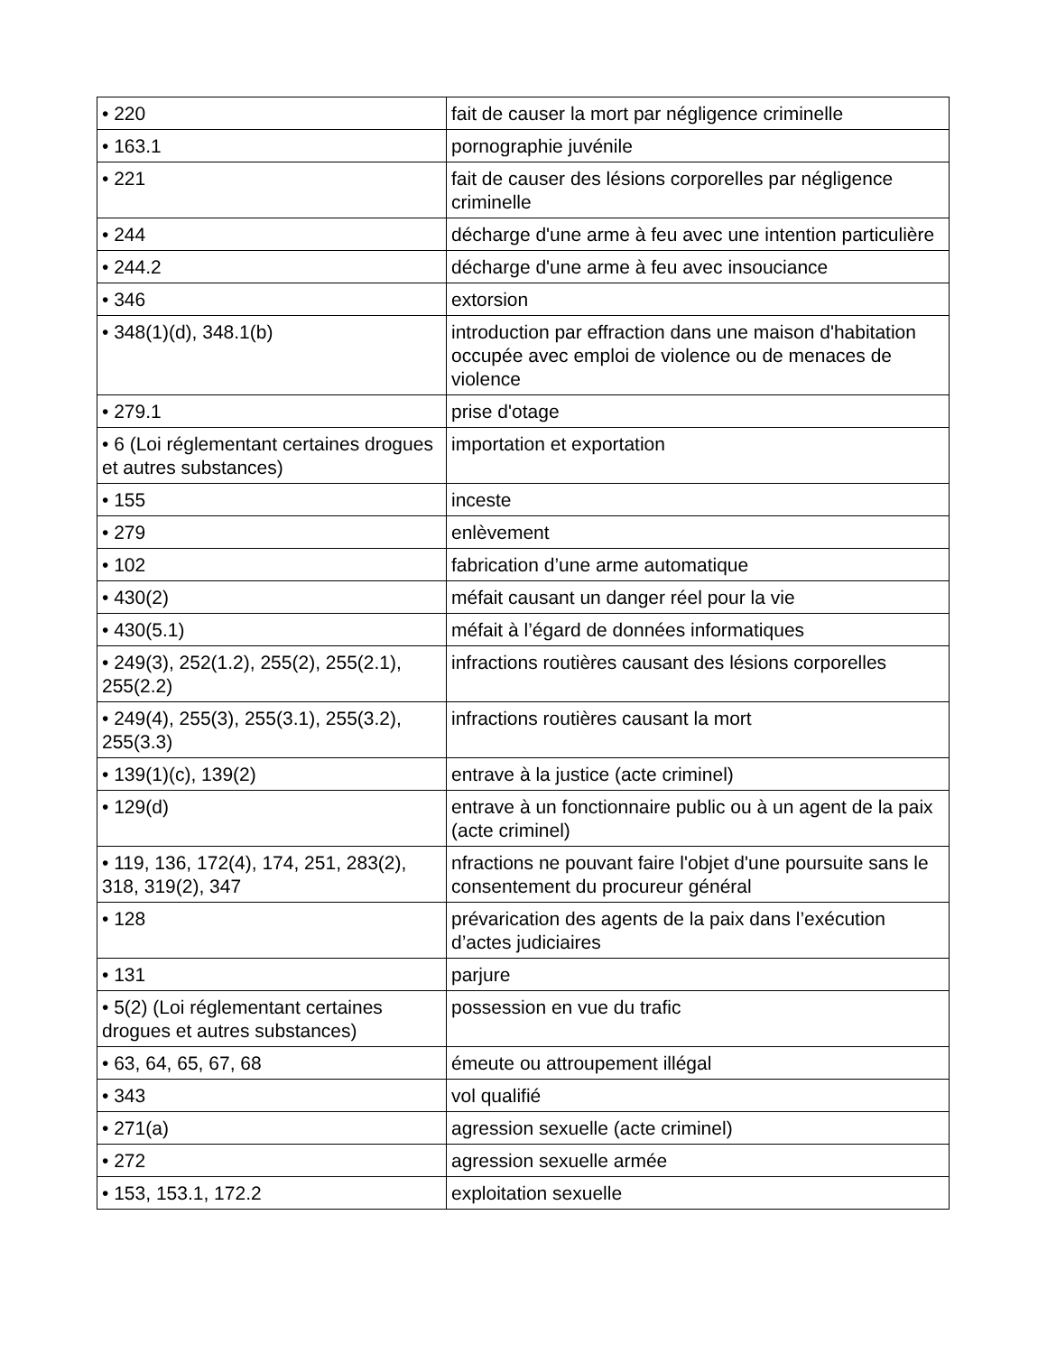| • 220 | fait de causer la mort par négligence criminelle |
| • 163.1 | pornographie juvénile |
| • 221 | fait de causer des lésions corporelles par négligence criminelle |
| • 244 | décharge d'une arme à feu avec une intention particulière |
| • 244.2 | décharge d'une arme à feu avec insouciance |
| • 346 | extorsion |
| • 348(1)(d), 348.1(b) | introduction par effraction dans une maison d'habitation occupée avec emploi de violence ou de menaces de violence |
| • 279.1 | prise d'otage |
| • 6 (Loi réglementant certaines drogues et autres substances) | importation et exportation |
| • 155 | inceste |
| • 279 | enlèvement |
| • 102 | fabrication d’une arme automatique |
| • 430(2) | méfait causant un danger réel pour la vie |
| • 430(5.1) | méfait à l’égard de données informatiques |
| • 249(3), 252(1.2), 255(2), 255(2.1), 255(2.2) | infractions routières causant des lésions corporelles |
| • 249(4), 255(3), 255(3.1), 255(3.2), 255(3.3) | infractions routières causant la mort |
| • 139(1)(c), 139(2) | entrave à la justice (acte criminel) |
| • 129(d) | entrave à un fonctionnaire public ou à un agent de la paix (acte criminel) |
| • 119, 136, 172(4), 174, 251, 283(2), 318, 319(2), 347 | nfractions ne pouvant faire l'objet d'une poursuite sans le consentement du procureur général |
| • 128 | prévarication des agents de la paix dans l’exécution d’actes judiciaires |
| • 131 | parjure |
| • 5(2) (Loi réglementant certaines drogues et autres substances) | possession en vue du trafic |
| • 63, 64, 65, 67, 68 | émeute ou attroupement illégal |
| • 343 | vol qualifié |
| • 271(a) | agression sexuelle (acte criminel) |
| • 272 | agression sexuelle armée |
| • 153, 153.1, 172.2 | exploitation sexuelle |